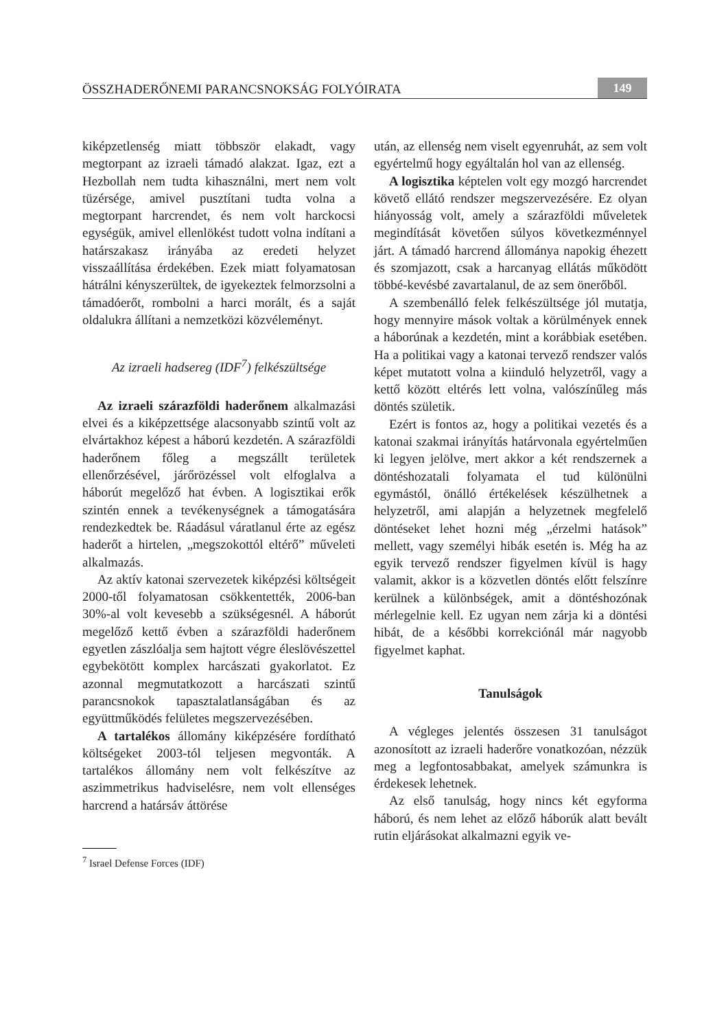ÖSSZHADERŐNEMI PARANCSNOKSÁG FOLYÓIRATA 149
kiképzetlenség miatt többször elakadt, vagy megtorpant az izraeli támadó alakzat. Igaz, ezt a Hezbollah nem tudta kihasználni, mert nem volt tüzérsége, amivel pusztítani tudta volna a megtorpant harcrendet, és nem volt harckocsi egységük, amivel ellenlökést tudott volna indítani a határszakasz irányába az eredeti helyzet visszaállítása érdekében. Ezek miatt folyamatosan hátrálni kényszerültek, de igyekeztek felmorzsolni a támadóerőt, rombolni a harci morált, és a saját oldalukra állítani a nemzetközi közvéleményt.
Az izraeli hadsereg (IDF<sup>7</sup>) felkészültsége
Az izraeli szárazföldi haderőnem alkalmazási elvei és a kiképzettsége alacsonyabb szintű volt az elvártakhoz képest a háború kezdetén. A szárazföldi haderőnem főleg a megszállt területek ellenőrzésével, járőrözéssel volt elfoglalva a háborút megelőző hat évben. A logisztikai erők szintén ennek a tevékenységnek a támogatására rendezkedtek be. Ráadásul váratlanul érte az egész haderőt a hirtelen, „megszokottól eltérő” műveleti alkalmazás.
Az aktív katonai szervezetek kiképzési költségeit 2000-től folyamatosan csökkentették, 2006-ban 30%-al volt kevesebb a szükségesnél. A háborút megelőző kettő évben a szárazföldi haderőnem egyetlen zászlóalja sem hajtott végre éleslövészettel egybekötött komplex harcászati gyakorlatot. Ez azonnal megmutatkozott a harcászati szintű parancsnokok tapasztalatlanságában és az együttműködés felületes megszervezésében.
A tartalékos állomány kiképzésére fordítható költségeket 2003-tól teljesen megvonták. A tartalékos állomány nem volt felkészítve az aszimmetrikus hadviselésre, nem volt ellenséges harcrend a határsáv áttörése
<sup>7</sup> Israel Defense Forces (IDF)
után, az ellenség nem viselt egyenruhát, az sem volt egyértelmű hogy egyáltalán hol van az ellenség.
A logisztika képtelen volt egy mozgó harcrendet követő ellátó rendszer megszervezésére. Ez olyan hiányosság volt, amely a szárazföldi műveletek megindítását követően súlyos következménnyel járt. A támadó harcrend állománya napokig éhezett és szomjazott, csak a harcanyag ellátás működött többé-kevésbé zavartalanul, de az sem önerőből.
A szembenálló felek felkészültsége jól mutatja, hogy mennyire mások voltak a körülmények ennek a háborúnak a kezdetén, mint a korábbiak esetében. Ha a politikai vagy a katonai tervező rendszer valós képet mutatott volna a kiinduló helyzetről, vagy a kettő között eltérés lett volna, valószínűleg más döntés születik.
Ezért is fontos az, hogy a politikai vezetés és a katonai szakmai irányítás határvonala egyértelműen ki legyen jelölve, mert akkor a két rendszernek a döntéshozatali folyamata el tud különülni egymástól, önálló értékelések készülhetnek a helyzetről, ami alapján a helyzetnek megfelelő döntéseket lehet hozni még „érzelmi hatások” mellett, vagy személyi hibák esetén is. Még ha az egyik tervező rendszer figyelmen kívül is hagy valamit, akkor is a közvetlen döntés előtt felszínre kerülnek a különbségek, amit a döntéshozónak mérlegelnie kell. Ez ugyan nem zárja ki a döntési hibát, de a későbbi korrekciónál már nagyobb figyelmet kaphat.
Tanulságok
A végleges jelentés összesen 31 tanulságot azonosított az izraeli haderőre vonatkozóan, nézzük meg a legfontosabbakat, amelyek számunkra is érdekesek lehetnek.
Az első tanulság, hogy nincs két egyforma háború, és nem lehet az előző háborúk alatt bevált rutin eljárásokat alkalmazni egyik ve-